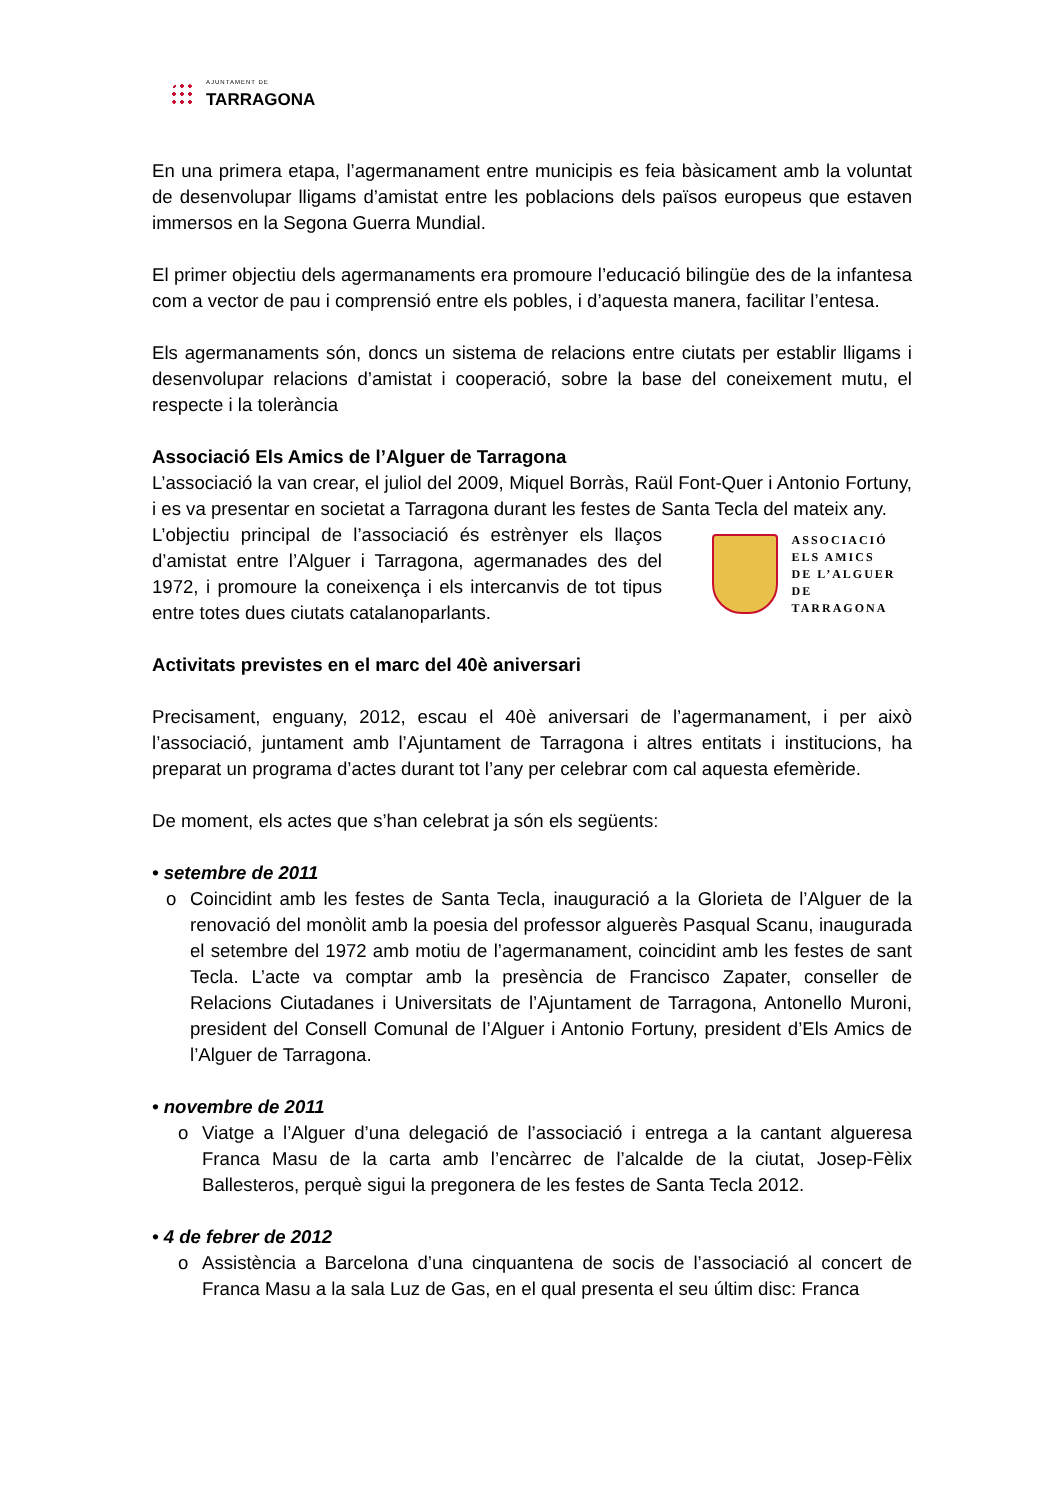AJUNTAMENT DE
TARRAGONA
En una primera etapa, l’agermanament entre municipis es feia bàsicament amb la voluntat de desenvolupar lligams d’amistat entre les poblacions dels països europeus que estaven immersos en la Segona Guerra Mundial.
El primer objectiu dels agermanaments era promoure l’educació bilingüe des de la infantesa com a vector de pau i comprensió entre els pobles, i d’aquesta manera, facilitar l’entesa.
Els agermanaments són, doncs un sistema de relacions entre ciutats per establir lligams i desenvolupar relacions d’amistat i cooperació, sobre la base del coneixement mutu, el respecte i la tolerància
Associació Els Amics de l’Alguer de Tarragona
L’associació la van crear, el juliol del 2009, Miquel Borràs, Raül Font-Quer i Antonio Fortuny, i es va presentar en societat a Tarragona durant les festes de Santa Tecla del mateix any.
L’objectiu principal de l’associació és estrènyer els llaços d’amistat entre l’Alguer i Tarragona, agermanades des del 1972, i promoure la coneixença i els intercanvis de tot tipus entre totes dues ciutats catalanoparlants.
ASSOCIACIÓ
ELS AMICS
DE L’ALGUER
DE TARRAGONA
Activitats previstes en el marc del 40è aniversari
Precisament, enguany, 2012, escau el 40è aniversari de l’agermanament, i per això l’associació, juntament amb l’Ajuntament de Tarragona i altres entitats i institucions, ha preparat un programa d’actes durant tot l’any per celebrar com cal aquesta efemèride.
De moment, els actes que s’han celebrat ja són els següents:
• setembre de 2011
o Coincidint amb les festes de Santa Tecla, inauguració a la Glorieta de l’Alguer de la renovació del monòlit amb la poesia del professor alguerès Pasqual Scanu, inaugurada el setembre del 1972 amb motiu de l’agermanament, coincidint amb les festes de sant Tecla. L’acte va comptar amb la presència de Francisco Zapater, conseller de Relacions Ciutadanes i Universitats de l’Ajuntament de Tarragona, Antonello Muroni, president del Consell Comunal de l’Alguer i Antonio Fortuny, president d’Els Amics de l’Alguer de Tarragona.
• novembre de 2011
o Viatge a l’Alguer d’una delegació de l’associació i entrega a la cantant algueresa Franca Masu de la carta amb l’encàrrec de l’alcalde de la ciutat, Josep-Fèlix Ballesteros, perquè sigui la pregonera de les festes de Santa Tecla 2012.
• 4 de febrer de 2012
o Assistència a Barcelona d’una cinquantena de socis de l’associació al concert de Franca Masu a la sala Luz de Gas, en el qual presenta el seu últim disc: Franca